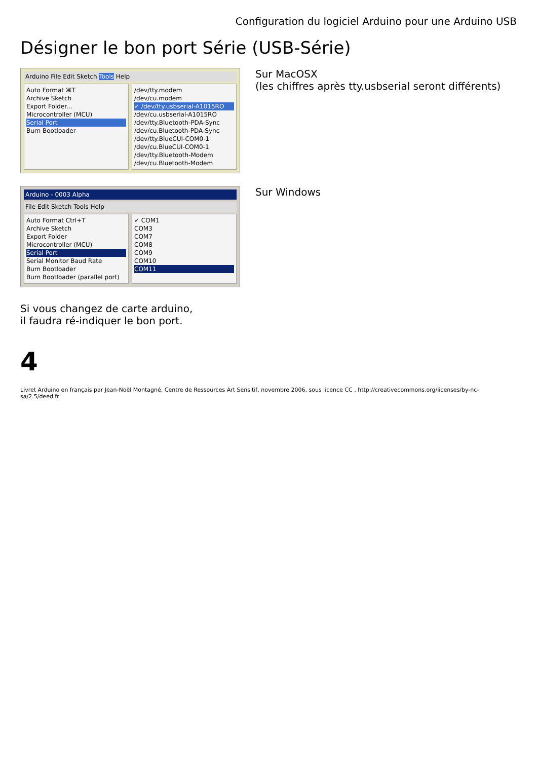Configuration du logiciel Arduino pour une Arduino USB
Désigner le bon port Série (USB-Série)
Arduino File Edit Sketch Tools Help
Auto Format ⌘T
Archive Sketch
Export Folder...
Microcontroller (MCU)
Serial Port
Burn Bootloader
/dev/tty.modem
/dev/cu.modem
✓ /dev/tty.usbserial-A1015RO
/dev/cu.usbserial-A1015RO
/dev/tty.Bluetooth-PDA-Sync
/dev/cu.Bluetooth-PDA-Sync
/dev/tty.BlueCUI-COM0-1
/dev/cu.BlueCUI-COM0-1
/dev/tty.Bluetooth-Modem
/dev/cu.Bluetooth-Modem
Sur MacOSX
(les chiffres après tty.usbserial seront différents)
Arduino - 0003 Alpha
File Edit Sketch Tools Help
Auto Format Ctrl+T
Archive Sketch
Export Folder
Microcontroller (MCU)
Serial Port
Serial Monitor Baud Rate
Burn Bootloader
Burn Bootloader (parallel port)
✓ COM1
COM3
COM7
COM8
COM9
COM10
COM11
Sur Windows
Si vous changez de carte arduino,
il faudra ré-indiquer le bon port.
4
Livret Arduino en français par Jean-Noël Montagné, Centre de Ressources Art Sensitif, novembre 2006, sous licence CC , http://creativecommons.org/licenses/by-nc-sa/2.5/deed.fr